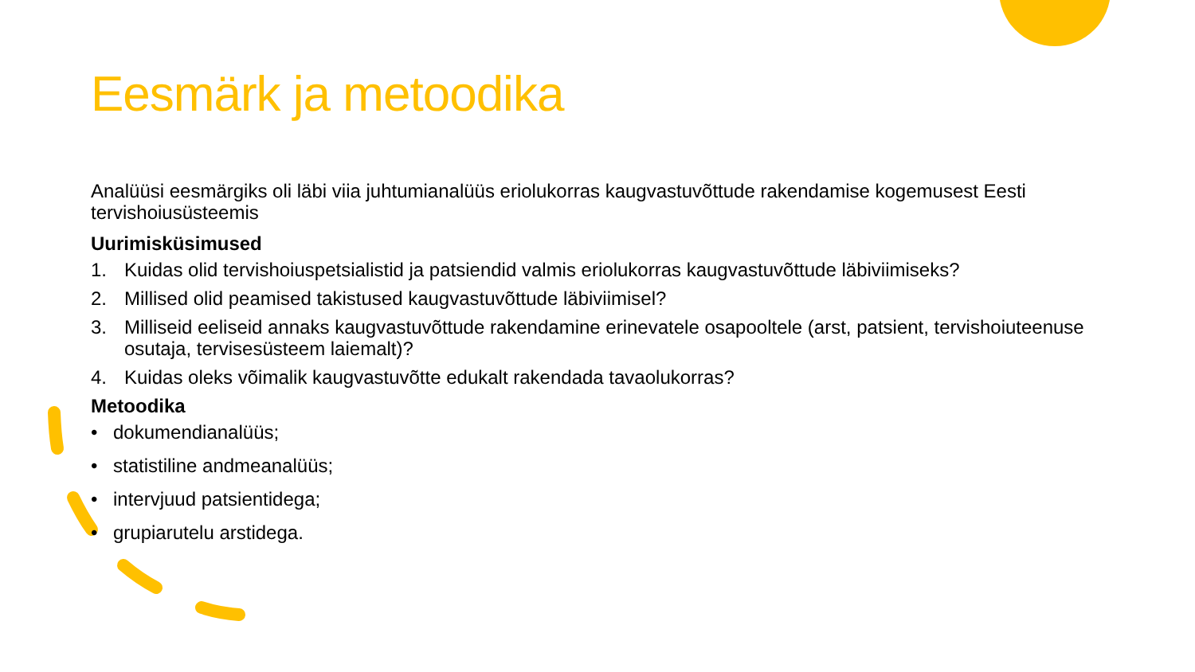Eesmärk ja metoodika
Analüüsi eesmärgiks oli läbi viia juhtumianalüüs eriolukorras kaugvastuvõttude rakendamise kogemusest Eesti tervishoiusüsteemis
Uurimisküsimused
1. Kuidas olid tervishoiuspetsialistid ja patsiendid valmis eriolukorras kaugvastuvõttude läbiviimiseks?
2. Millised olid peamised takistused kaugvastuvõttude läbiviimisel?
3. Milliseid eeliseid annaks kaugvastuvõttude rakendamine erinevatele osapooltele (arst, patsient, tervishoiuteenuse osutaja, tervisesüsteem laiemalt)?
4. Kuidas oleks võimalik kaugvastuvõtte edukalt rakendada tavaolukorras?
Metoodika
• dokumendianalüüs;
• statistiline andmeanalüüs;
• intervjuud patsientidega;
• grupiarutelu arstidega.